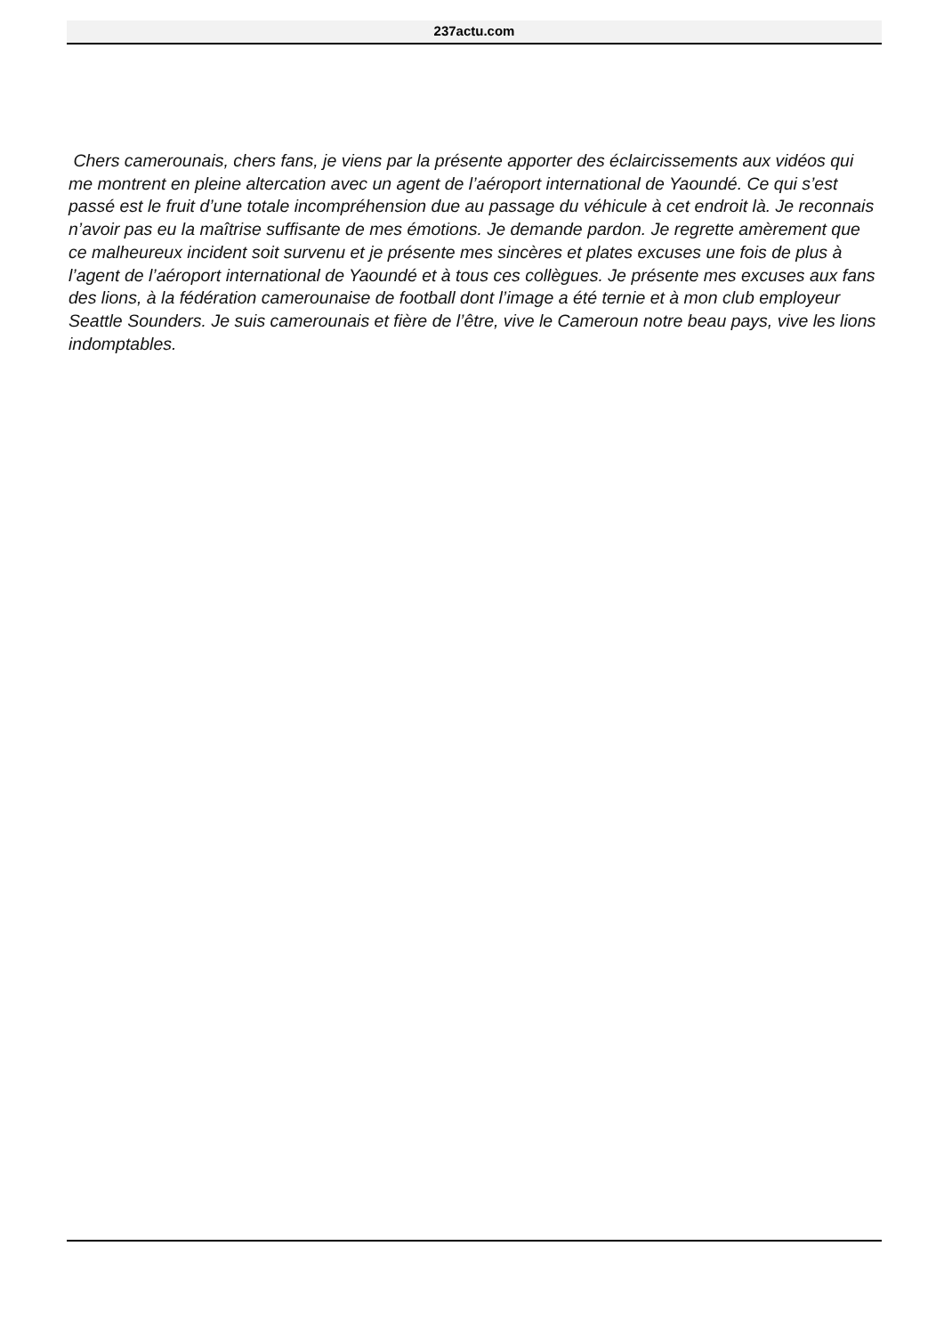237actu.com
Chers camerounais, chers fans, je viens par la présente apporter des éclaircissements aux vidéos qui me montrent en pleine altercation avec un agent de l’aéroport international de Yaoundé. Ce qui s’est passé est le fruit d’une totale incompréhension due au passage du véhicule à cet endroit là. Je reconnais n’avoir pas eu la maîtrise suffisante de mes émotions. Je demande pardon. Je regrette amèrement que ce malheureux incident soit survenu et je présente mes sincères et plates excuses une fois de plus à l’agent de l’aéroport international de Yaoundé et à tous ces collègues. Je présente mes excuses aux fans des lions, à la fédération camerounaise de football dont l’image a été ternie et à mon club employeur Seattle Sounders. Je suis camerounais et fière de l’être, vive le Cameroun notre beau pays, vive les lions indomptables.